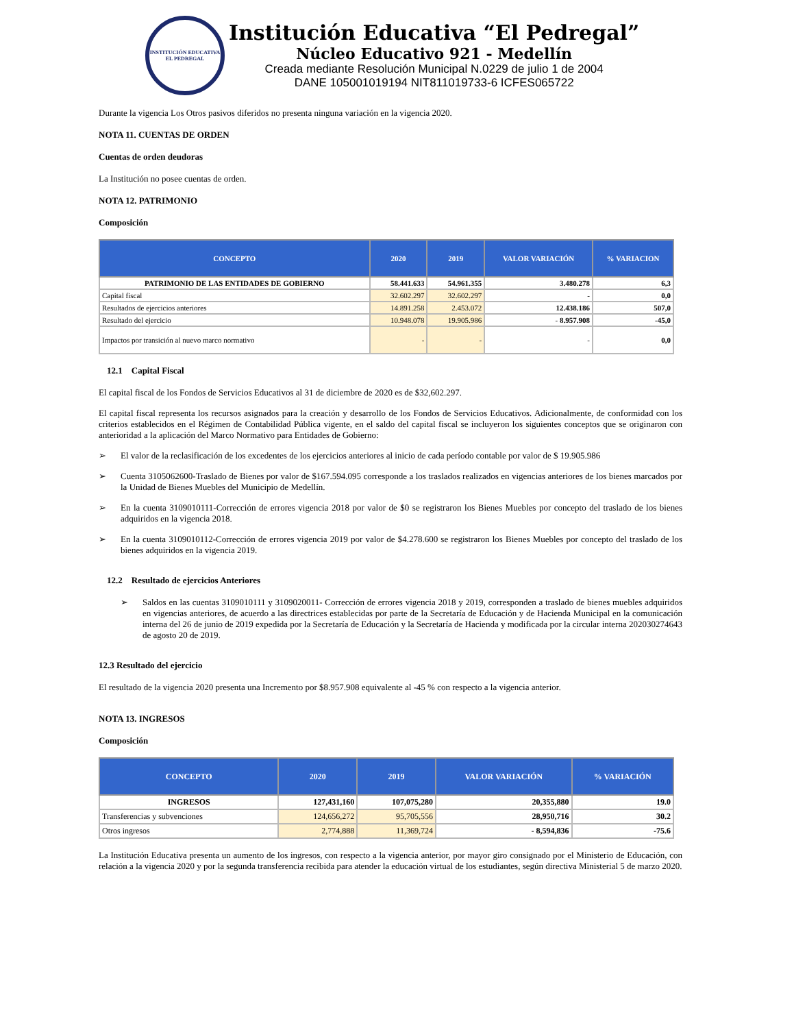INSTITUCIÓN EDUCATIVA EL PEDREGAL
Institución Educativa “El Pedregal”
Núcleo Educativo 921 - Medellín
Creada mediante Resolución Municipal N.0229 de julio 1 de 2004
DANE 105001019194 NIT811019733-6 ICFES065722
Durante la vigencia Los Otros pasivos diferidos no presenta ninguna variación en la vigencia 2020.
NOTA 11. CUENTAS DE ORDEN
Cuentas de orden deudoras
La Institución no posee cuentas de orden.
NOTA 12. PATRIMONIO
Composición
| CONCEPTO | 2020 | 2019 | VALOR VARIACIÓN | % VARIACION |
| --- | --- | --- | --- | --- |
| PATRIMONIO DE LAS ENTIDADES DE GOBIERNO | 58.441.633 | 54.961.355 | 3.480.278 | 6,3 |
| Capital fiscal | 32.602.297 | 32.602.297 | - | 0,0 |
| Resultados de ejercicios anteriores | 14.891.258 | 2.453.072 | 12.438.186 | 507,0 |
| Resultado del ejercicio | 10.948.078 | 19.905.986 | - 8.957.908 | -45,0 |
| Impactos por transición al nuevo marco normativo | - | - | - | 0,0 |
12.1 Capital Fiscal
El capital fiscal de los Fondos de Servicios Educativos al 31 de diciembre de 2020 es de $32,602.297.
El capital fiscal representa los recursos asignados para la creación y desarrollo de los Fondos de Servicios Educativos. Adicionalmente, de conformidad con los criterios establecidos en el Régimen de Contabilidad Pública vigente, en el saldo del capital fiscal se incluyeron los siguientes conceptos que se originaron con anterioridad a la aplicación del Marco Normativo para Entidades de Gobierno:
➢
El valor de la reclasificación de los excedentes de los ejercicios anteriores al inicio de cada período contable por valor de $ 19.905.986
➢
Cuenta 3105062600-Traslado de Bienes por valor de $167.594.095 corresponde a los traslados realizados en vigencias anteriores de los bienes marcados por la Unidad de Bienes Muebles del Municipio de Medellín.
➢
En la cuenta 3109010111-Corrección de errores vigencia 2018 por valor de $0 se registraron los Bienes Muebles por concepto del traslado de los bienes adquiridos en la vigencia 2018.
➢
En la cuenta 3109010112-Corrección de errores vigencia 2019 por valor de $4.278.600 se registraron los Bienes Muebles por concepto del traslado de los bienes adquiridos en la vigencia 2019.
12.2 Resultado de ejercicios Anteriores
➢
Saldos en las cuentas 3109010111 y 3109020011- Corrección de errores vigencia 2018 y 2019, corresponden a traslado de bienes muebles adquiridos en vigencias anteriores, de acuerdo a las directrices establecidas por parte de la Secretaría de Educación y de Hacienda Municipal en la comunicación interna del 26 de junio de 2019 expedida por la Secretaría de Educación y la Secretaría de Hacienda y modificada por la circular interna 202030274643 de agosto 20 de 2019.
12.3 Resultado del ejercicio
El resultado de la vigencia 2020 presenta una Incremento por $8.957.908 equivalente al -45 % con respecto a la vigencia anterior.
NOTA 13. INGRESOS
Composición
| CONCEPTO | 2020 | 2019 | VALOR VARIACIÓN | % VARIACIÓN |
| --- | --- | --- | --- | --- |
| INGRESOS | 127,431,160 | 107,075,280 | 20,355,880 | 19.0 |
| Transferencias y subvenciones | 124,656,272 | 95,705,556 | 28,950,716 | 30.2 |
| Otros ingresos | 2,774,888 | 11,369,724 | - 8,594,836 | -75.6 |
La Institución Educativa presenta un aumento de los ingresos, con respecto a la vigencia anterior, por mayor giro consignado por el Ministerio de Educación, con relación a la vigencia 2020 y por la segunda transferencia recibida para atender la educación virtual de los estudiantes, según directiva Ministerial 5 de marzo 2020.